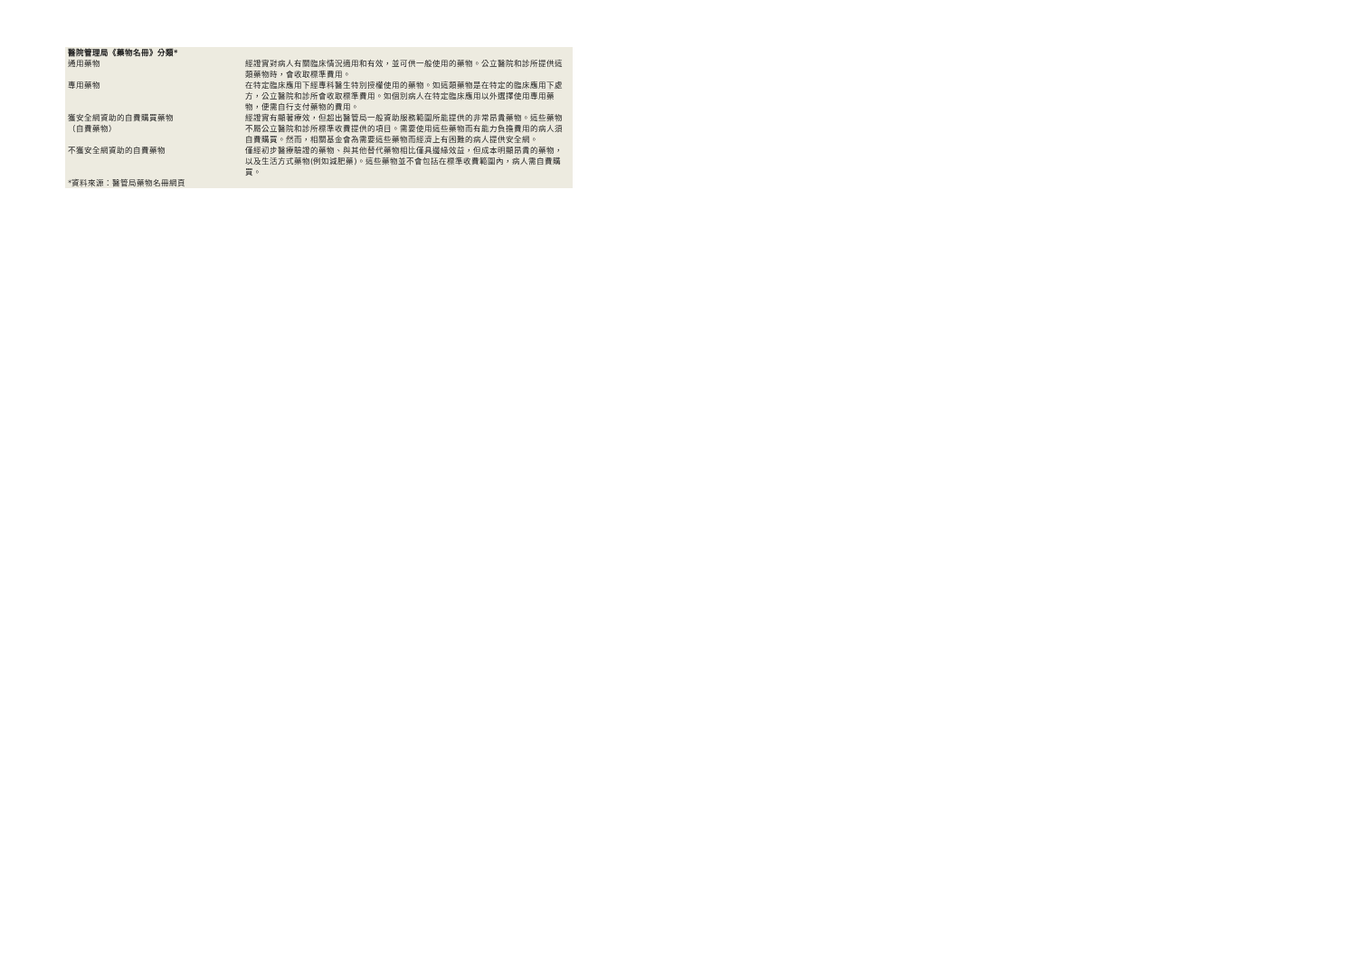| 醫院管理局《藥物名冊》分類* | |
| 通用藥物 | 經證實對病人有關臨床情況適用和有效，並可供一般使用的藥物。公立醫院和診所提供這類藥物時，會收取標準費用。 |
| 專用藥物 | 在特定臨床應用下經專科醫生特別授權使用的藥物。如這類藥物是在特定的臨床應用下處方，公立醫院和診所會收取標準費用。如個別病人在特定臨床應用以外選擇使用專用藥物，便需自行支付藥物的費用。 |
| 獲安全網資助的自費購買藥物 （自費藥物） | 經證實有顯著療效，但超出醫管局一般資助服務範圍所能提供的非常昂貴藥物。這些藥物不屬公立醫院和診所標準收費提供的項目。需要使用這些藥物而有能力負擔費用的病人須自費購買。然而，相關基金會為需要這些藥物而經濟上有困難的病人提供安全網。 |
| 不獲安全網資助的自費藥物 | 僅經初步醫療驗證的藥物、與其他替代藥物相比僅具邊緣效益，但成本明顯昂貴的藥物，以及生活方式藥物(例如減肥藥)。這些藥物並不會包括在標準收費範圍內，病人需自費購買。 |
| *資料來源：醫管局藥物名冊網頁 | |